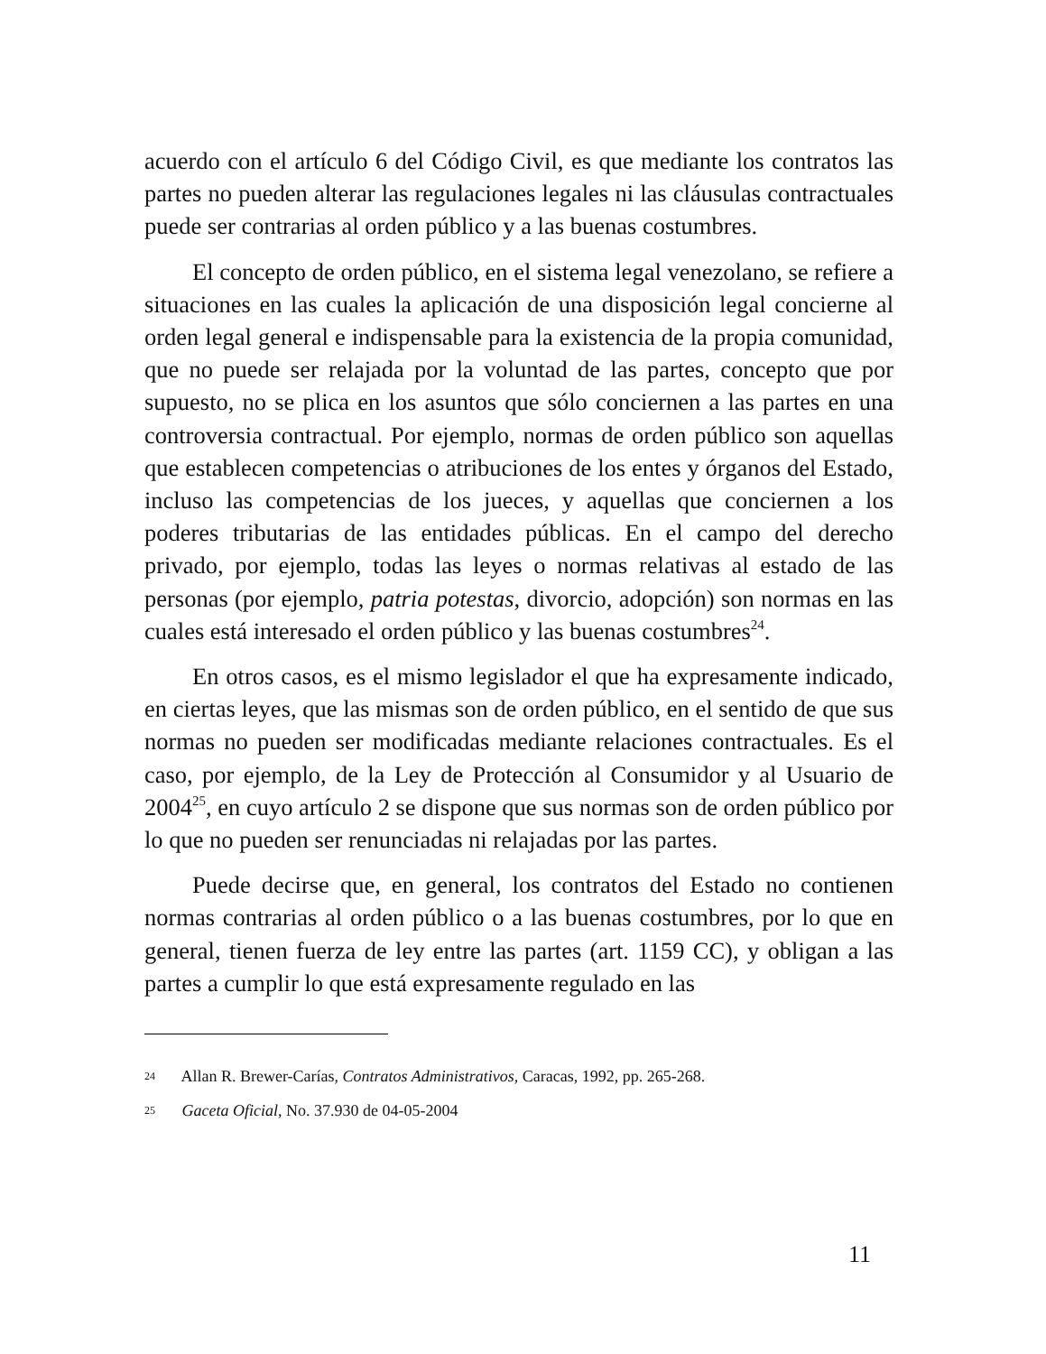acuerdo con el artículo 6 del Código Civil, es que mediante los contratos las partes no pueden alterar las regulaciones legales ni las cláusulas contractuales puede ser contrarias al orden público y a las buenas costumbres.
El concepto de orden público, en el sistema legal venezolano, se refiere a situaciones en las cuales la aplicación de una disposición legal concierne al orden legal general e indispensable para la existencia de la propia comunidad, que no puede ser relajada por la voluntad de las partes, concepto que por supuesto, no se plica en los asuntos que sólo conciernen a las partes en una controversia contractual. Por ejemplo, normas de orden público son aquellas que establecen competencias o atribuciones de los entes y órganos del Estado, incluso las competencias de los jueces, y aquellas que conciernen a los poderes tributarias de las entidades públicas. En el campo del derecho privado, por ejemplo, todas las leyes o normas relativas al estado de las personas (por ejemplo, patria potestas, divorcio, adopción) son normas en las cuales está interesado el orden público y las buenas costumbres<sup>24</sup>.
En otros casos, es el mismo legislador el que ha expresamente indicado, en ciertas leyes, que las mismas son de orden público, en el sentido de que sus normas no pueden ser modificadas mediante relaciones contractuales. Es el caso, por ejemplo, de la Ley de Protección al Consumidor y al Usuario de 2004<sup>25</sup>, en cuyo artículo 2 se dispone que sus normas son de orden público por lo que no pueden ser renunciadas ni relajadas por las partes.
Puede decirse que, en general, los contratos del Estado no contienen normas contrarias al orden público o a las buenas costumbres, por lo que en general, tienen fuerza de ley entre las partes (art. 1159 CC), y obligan a las partes a cumplir lo que está expresamente regulado en las
24 Allan R. Brewer-Carías, Contratos Administrativos, Caracas, 1992, pp. 265-268.
25 Gaceta Oficial, No. 37.930 de 04-05-2004
11